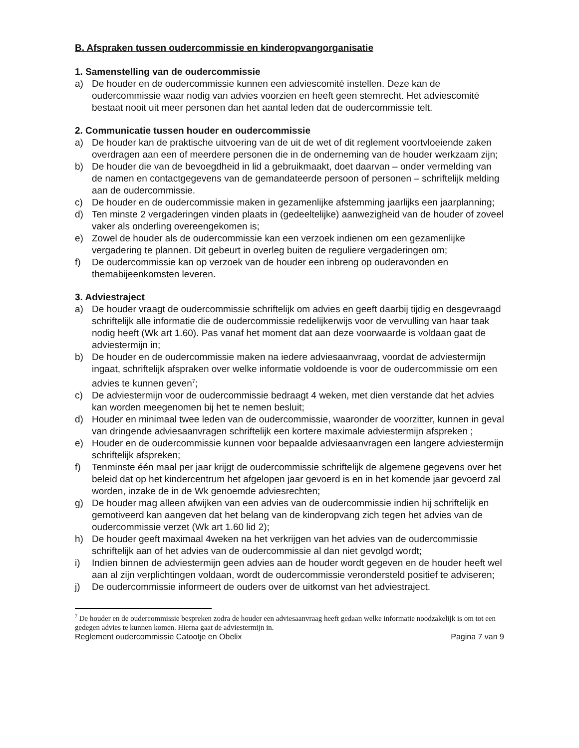B. Afspraken tussen oudercommissie en kinderopvangorganisatie
1. Samenstelling van de oudercommissie
a) De houder en de oudercommissie kunnen een adviescomité instellen. Deze kan de oudercommissie waar nodig van advies voorzien en heeft geen stemrecht. Het adviescomité bestaat nooit uit meer personen dan het aantal leden dat de oudercommissie telt.
2. Communicatie tussen houder en oudercommissie
a) De houder kan de praktische uitvoering van de uit de wet of dit reglement voortvloeiende zaken overdragen aan een of meerdere personen die in de onderneming van de houder werkzaam zijn;
b) De houder die van de bevoegdheid in lid a gebruikmaakt, doet daarvan – onder vermelding van de namen en contactgegevens van de gemandateerde persoon of personen – schriftelijk melding aan de oudercommissie.
c) De houder en de oudercommissie maken in gezamenlijke afstemming jaarlijks een jaarplanning;
d) Ten minste 2 vergaderingen vinden plaats in (gedeeltelijke) aanwezigheid van de houder of zoveel vaker als onderling overeengekomen is;
e) Zowel de houder als de oudercommissie kan een verzoek indienen om een gezamenlijke vergadering te plannen. Dit gebeurt in overleg buiten de reguliere vergaderingen om;
f) De oudercommissie kan op verzoek van de houder een inbreng op ouderavonden en themabijeenkomsten leveren.
3. Adviestraject
a) De houder vraagt de oudercommissie schriftelijk om advies en geeft daarbij tijdig en desgevraagd schriftelijk alle informatie die de oudercommissie redelijkerwijs voor de vervulling van haar taak nodig heeft (Wk art 1.60). Pas vanaf het moment dat aan deze voorwaarde is voldaan gaat de adviestermijn in;
b) De houder en de oudercommissie maken na iedere adviesaanvraag, voordat de adviestermijn ingaat, schriftelijk afspraken over welke informatie voldoende is voor de oudercommissie om een advies te kunnen geven<sup>7</sup>;
c) De adviestermijn voor de oudercommissie bedraagt 4 weken, met dien verstande dat het advies kan worden meegenomen bij het te nemen besluit;
d) Houder en minimaal twee leden van de oudercommissie, waaronder de voorzitter, kunnen in geval van dringende adviesaanvragen schriftelijk een kortere maximale adviestermijn afspreken ;
e) Houder en de oudercommissie kunnen voor bepaalde adviesaanvragen een langere adviestermijn schriftelijk afspreken;
f) Tenminste één maal per jaar krijgt de oudercommissie schriftelijk de algemene gegevens over het beleid dat op het kindercentrum het afgelopen jaar gevoerd is en in het komende jaar gevoerd zal worden, inzake de in de Wk genoemde adviesrechten;
g) De houder mag alleen afwijken van een advies van de oudercommissie indien hij schriftelijk en gemotiveerd kan aangeven dat het belang van de kinderopvang zich tegen het advies van de oudercommissie verzet (Wk art 1.60 lid 2);
h) De houder geeft maximaal 4weken na het verkrijgen van het advies van de oudercommissie schriftelijk aan of het advies van de oudercommissie al dan niet gevolgd wordt;
i) Indien binnen de adviestermijn geen advies aan de houder wordt gegeven en de houder heeft wel aan al zijn verplichtingen voldaan, wordt de oudercommissie verondersteld positief te adviseren;
j) De oudercommissie informeert de ouders over de uitkomst van het adviestraject.
<sup>7</sup> De houder en de oudercommissie bespreken zodra de houder een adviesaanvraag heeft gedaan welke informatie noodzakelijk is om tot een gedegen advies te kunnen komen. Hierna gaat de adviestermijn in.
Reglement oudercommissie Catootje en Obelix Pagina 7 van 9